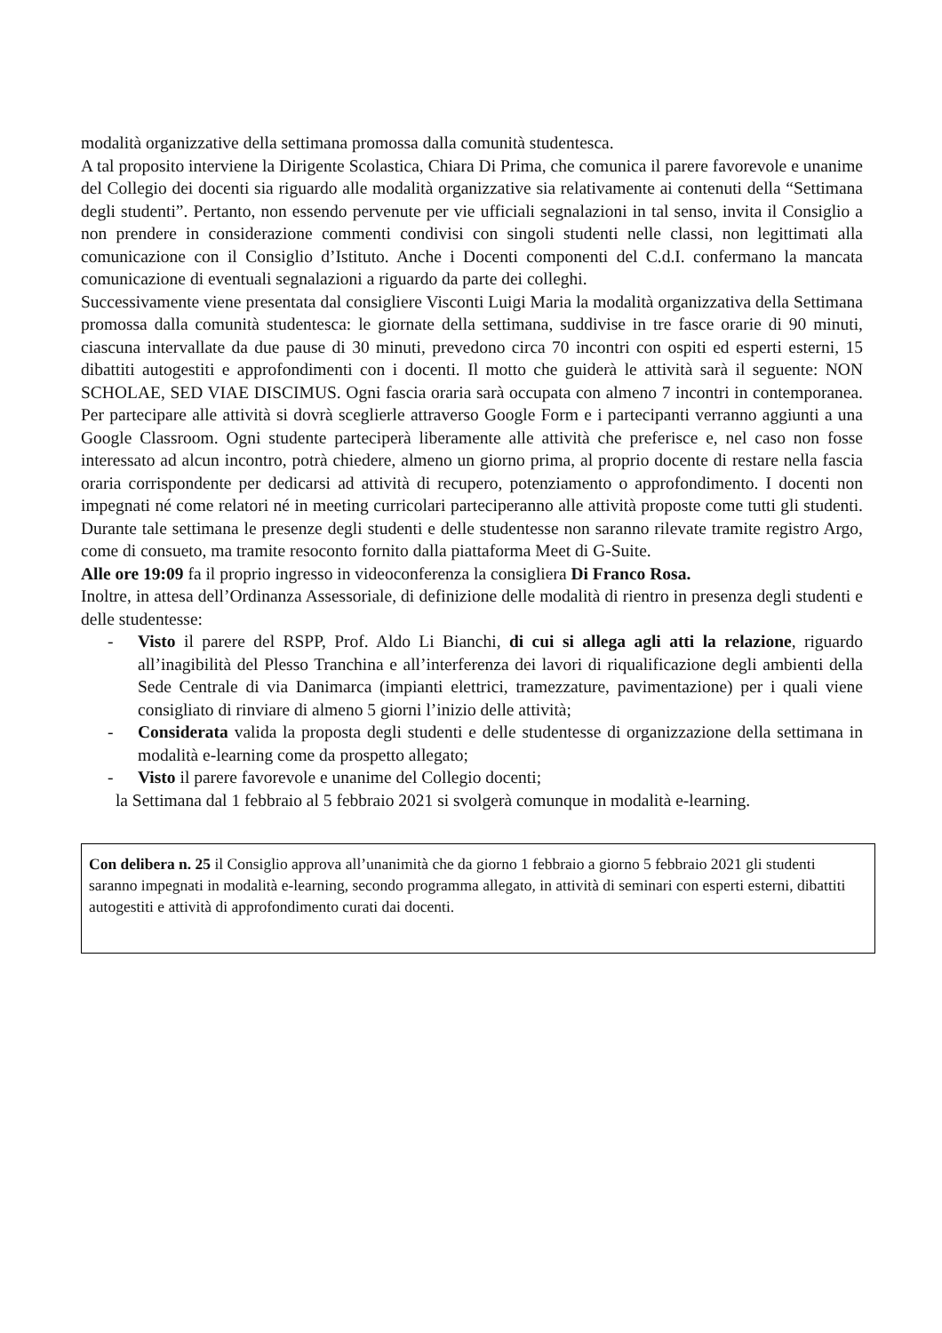modalità organizzative della settimana promossa dalla comunità studentesca.
A tal proposito interviene la Dirigente Scolastica, Chiara Di Prima, che comunica il parere favorevole e unanime del Collegio dei docenti sia riguardo alle modalità organizzative sia relativamente ai contenuti della “Settimana degli studenti”. Pertanto, non essendo pervenute per vie ufficiali segnalazioni in tal senso, invita il Consiglio a non prendere in considerazione commenti condivisi con singoli studenti nelle classi, non legittimati alla comunicazione con il Consiglio d’Istituto. Anche i Docenti componenti del C.d.I. confermano la mancata comunicazione di eventuali segnalazioni a riguardo da parte dei colleghi.
Successivamente viene presentata dal consigliere Visconti Luigi Maria la modalità organizzativa della Settimana promossa dalla comunità studentesca: le giornate della settimana, suddivise in tre fasce orarie di 90 minuti, ciascuna intervallate da due pause di 30 minuti, prevedono circa 70 incontri con ospiti ed esperti esterni, 15 dibattiti autogestiti e approfondimenti con i docenti. Il motto che guiderà le attività sarà il seguente: NON SCHOLAE, SED VIAE DISCIMUS. Ogni fascia oraria sarà occupata con almeno 7 incontri in contemporanea. Per partecipare alle attività si dovrà sceglierle attraverso Google Form e i partecipanti verranno aggiunti a una Google Classroom. Ogni studente parteciperà liberamente alle attività che preferisce e, nel caso non fosse interessato ad alcun incontro, potrà chiedere, almeno un giorno prima, al proprio docente di restare nella fascia oraria corrispondente per dedicarsi ad attività di recupero, potenziamento o approfondimento. I docenti non impegnati né come relatori né in meeting curricolari parteciperanno alle attività proposte come tutti gli studenti. Durante tale settimana le presenze degli studenti e delle studentesse non saranno rilevate tramite registro Argo, come di consueto, ma tramite resoconto fornito dalla piattaforma Meet di G-Suite.
Alle ore 19:09 fa il proprio ingresso in videoconferenza la consigliera Di Franco Rosa.
Inoltre, in attesa dell’Ordinanza Assessoriale, di definizione delle modalità di rientro in presenza degli studenti e delle studentesse:
- Visto il parere del RSPP, Prof. Aldo Li Bianchi, di cui si allega agli atti la relazione, riguardo all’inagibilità del Plesso Tranchina e all’interferenza dei lavori di riqualificazione degli ambienti della Sede Centrale di via Danimarca (impianti elettrici, tramezzature, pavimentazione) per i quali viene consigliato di rinviare di almeno 5 giorni l’inizio delle attività;
- Considerata valida la proposta degli studenti e delle studentesse di organizzazione della settimana in modalità e-learning come da prospetto allegato;
- Visto il parere favorevole e unanime del Collegio docenti;
la Settimana dal 1 febbraio al 5 febbraio 2021 si svolgerà comunque in modalità e-learning.
Con delibera n. 25 il Consiglio approva all’unanimità che da giorno 1 febbraio a giorno 5 febbraio 2021 gli studenti saranno impegnati in modalità e-learning, secondo programma allegato, in attività di seminari con esperti esterni, dibattiti autogestiti e attività di approfondimento curati dai docenti.